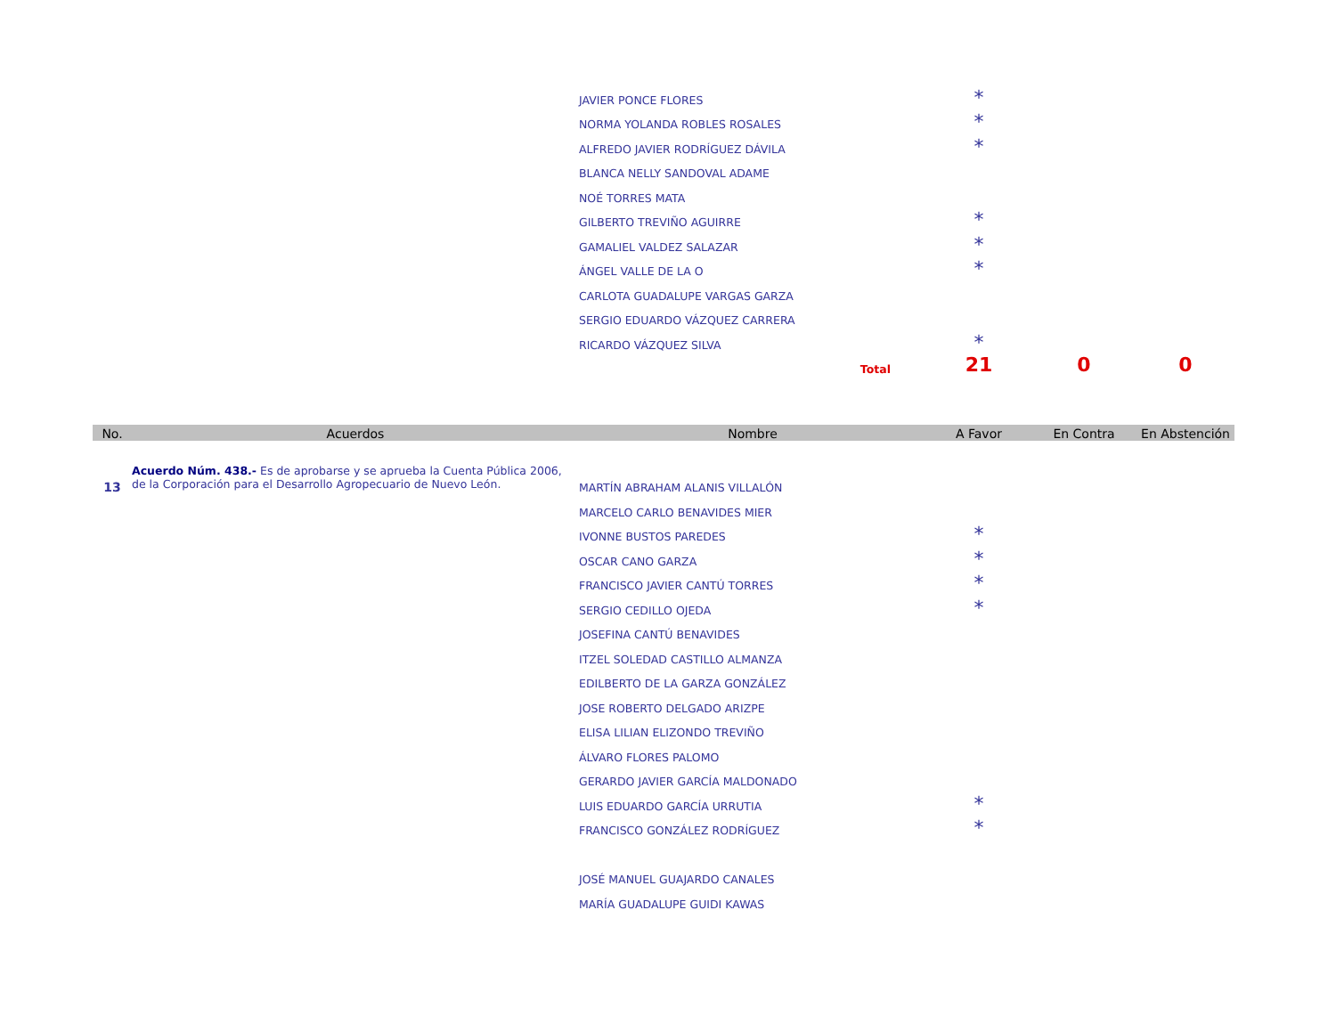| | JAVIER PONCE FLORES | * | | |
| | NORMA YOLANDA ROBLES ROSALES | * | | |
| | ALFREDO JAVIER RODRÍGUEZ DÁVILA | * | | |
| | BLANCA NELLY SANDOVAL ADAME | | | |
| | NOÉ TORRES MATA | | | |
| | GILBERTO TREVIÑO AGUIRRE | * | | |
| | GAMALIEL VALDEZ SALAZAR | * | | |
| | ÁNGEL VALLE DE LA O | * | | |
| | CARLOTA GUADALUPE VARGAS GARZA | | | |
| | SERGIO EDUARDO VÁZQUEZ CARRERA | | | |
| | RICARDO VÁZQUEZ SILVA | * | | |
| | Total | 21 | 0 | 0 |
| No. | Acuerdos | Nombre | A Favor | En Contra | En Abstención |
| --- | --- | --- | --- | --- | --- |
| 13 | Acuerdo Núm. 438.- Es de aprobarse y se aprueba la Cuenta Pública 2006, de la Corporación para el Desarrollo Agropecuario de Nuevo León. | MARTÍN ABRAHAM ALANIS VILLALÓN | | | |
| | | MARCELO CARLO BENAVIDES MIER | | | |
| | | IVONNE BUSTOS PAREDES | * | | |
| | | OSCAR CANO GARZA | * | | |
| | | FRANCISCO JAVIER CANTÚ TORRES | * | | |
| | | SERGIO CEDILLO OJEDA | * | | |
| | | JOSEFINA CANTÚ BENAVIDES | | | |
| | | ITZEL SOLEDAD CASTILLO ALMANZA | | | |
| | | EDILBERTO DE LA GARZA GONZÁLEZ | | | |
| | | JOSE ROBERTO DELGADO ARIZPE | | | |
| | | ELISA LILIAN ELIZONDO TREVIÑO | | | |
| | | ÁLVARO FLORES PALOMO | | | |
| | | GERARDO JAVIER GARCÍA MALDONADO | | | |
| | | LUIS EDUARDO GARCÍA URRUTIA | * | | |
| | | FRANCISCO GONZÁLEZ RODRÍGUEZ | * | | |
| | | JOSÉ MANUEL GUAJARDO CANALES | | | |
| | | MARÍA GUADALUPE GUIDI KAWAS | | | |